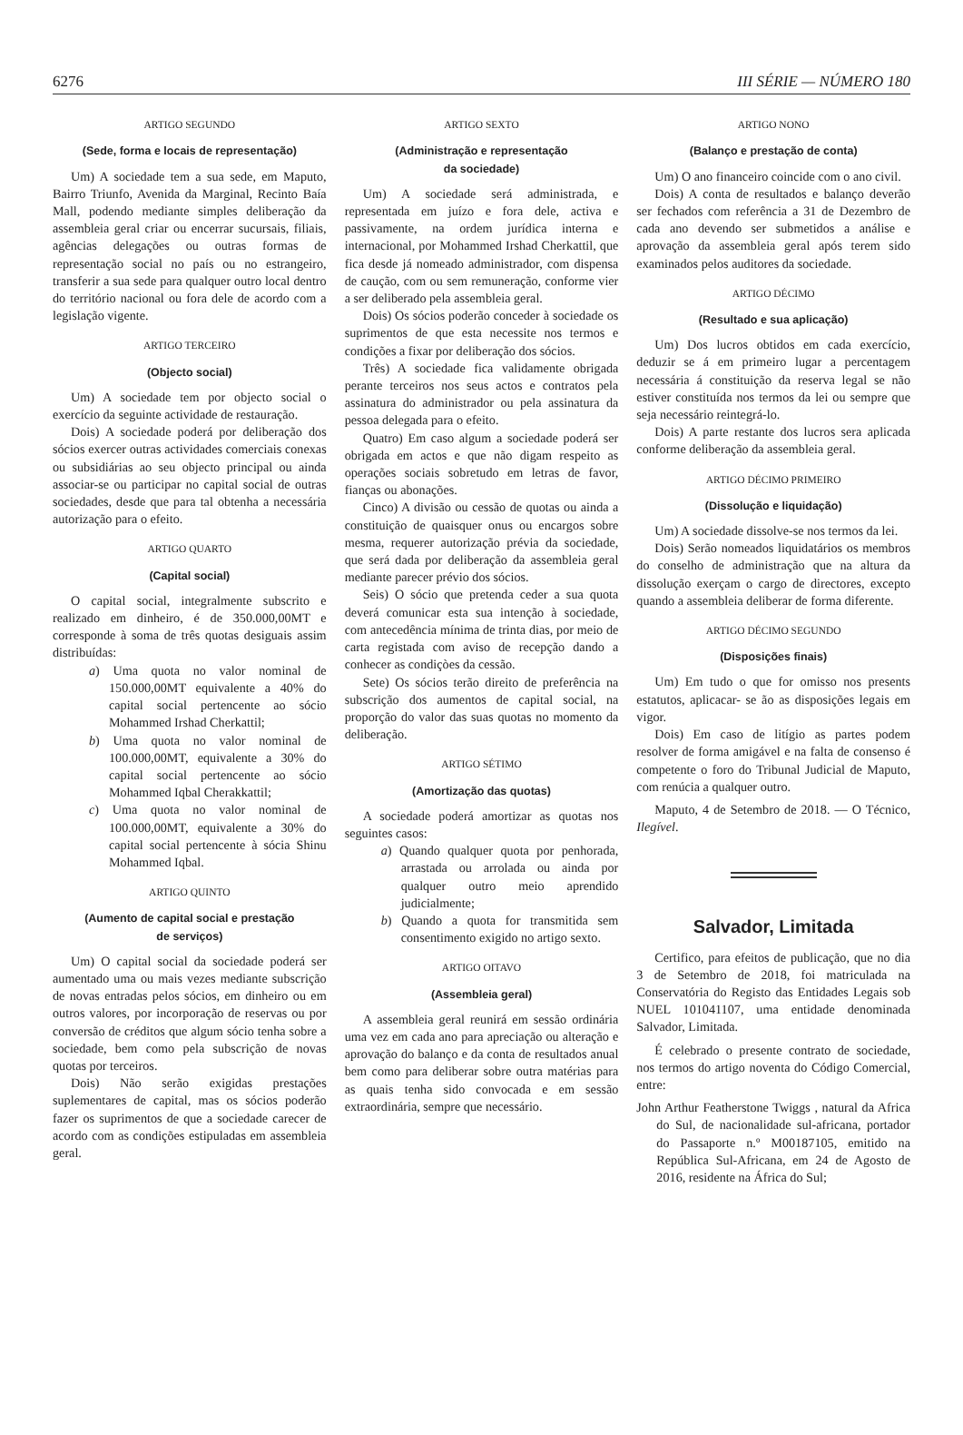6276 III SÉRIE — NÚMERO 180
ARTIGO SEGUNDO
(Sede, forma e locais de representação)
Um) A sociedade tem a sua sede, em Maputo, Bairro Triunfo, Avenida da Marginal, Recinto Baía Mall, podendo mediante simples deliberação da assembleia geral criar ou encerrar sucursais, filiais, agências delegações ou outras formas de representação social no país ou no estrangeiro, transferir a sua sede para qualquer outro local dentro do território nacional ou fora dele de acordo com a legislação vigente.
ARTIGO TERCEIRO
(Objecto social)
Um) A sociedade tem por objecto social o exercício da seguinte actividade de restauração.
Dois) A sociedade poderá por deliberação dos sócios exercer outras actividades comerciais conexas ou subsidiárias ao seu objecto principal ou ainda associar-se ou participar no capital social de outras sociedades, desde que para tal obtenha a necessária autorização para o efeito.
ARTIGO QUARTO
(Capital social)
O capital social, integralmente subscrito e realizado em dinheiro, é de 350.000,00MT e corresponde à soma de três quotas desiguais assim distribuídas:
a) Uma quota no valor nominal de 150.000,00MT equivalente a 40% do capital social pertencente ao sócio Mohammed Irshad Cherkattil;
b) Uma quota no valor nominal de 100.000,00MT, equivalente a 30% do capital social pertencente ao sócio Mohammed Iqbal Cherakkattil;
c) Uma quota no valor nominal de 100.000,00MT, equivalente a 30% do capital social pertencente à sócia Shinu Mohammed Iqbal.
ARTIGO QUINTO
(Aumento de capital social e prestação
de serviços)
Um) O capital social da sociedade poderá ser aumentado uma ou mais vezes mediante subscrição de novas entradas pelos sócios, em dinheiro ou em outros valores, por incorporação de reservas ou por conversão de créditos que algum sócio tenha sobre a sociedade, bem como pela subscrição de novas quotas por terceiros.
Dois) Não serão exigidas prestações suplementares de capital, mas os sócios poderão fazer os suprimentos de que a sociedade carecer de acordo com as condições estipuladas em assembleia geral.
ARTIGO SEXTO
(Administração e representação
da sociedade)
Um) A sociedade será administrada, e representada em juízo e fora dele, activa e passivamente, na ordem jurídica interna e internacional, por Mohammed Irshad Cherkattil, que fica desde já nomeado administrador, com dispensa de caução, com ou sem remuneração, conforme vier a ser deliberado pela assembleia geral.
Dois) Os sócios poderão conceder à sociedade os suprimentos de que esta necessite nos termos e condições a fixar por deliberação dos sócios.
Três) A sociedade fica validamente obrigada perante terceiros nos seus actos e contratos pela assinatura do administrador ou pela assinatura da pessoa delegada para o efeito.
Quatro) Em caso algum a sociedade poderá ser obrigada em actos e que não digam respeito as operações sociais sobretudo em letras de favor, fianças ou abonações.
Cinco) A divisão ou cessão de quotas ou ainda a constituição de quaisquer onus ou encargos sobre mesma, requerer autorização prévia da sociedade, que será dada por deliberação da assembleia geral mediante parecer prévio dos sócios.
Seis) O sócio que pretenda ceder a sua quota deverá comunicar esta sua intenção à sociedade, com antecedência mínima de trinta dias, por meio de carta registada com aviso de recepção dando a conhecer as condiçòes da cessão.
Sete) Os sócios terão direito de preferência na subscrição dos aumentos de capital social, na proporção do valor das suas quotas no momento da deliberação.
ARTIGO SÉTIMO
(Amortização das quotas)
A sociedade poderá amortizar as quotas nos seguintes casos:
a) Quando qualquer quota por penhorada, arrastada ou arrolada ou ainda por qualquer outro meio aprendido judicialmente;
b) Quando a quota for transmitida sem consentimento exigido no artigo sexto.
ARTIGO OITAVO
(Assembleia geral)
A assembleia geral reunirá em sessão ordinária uma vez em cada ano para apreciação ou alteração e aprovação do balanço e da conta de resultados anual bem como para deliberar sobre outra matérias para as quais tenha sido convocada e em sessão extraordinária, sempre que necessário.
ARTIGO NONO
(Balanço e prestação de conta)
Um) O ano financeiro coincide com o ano civil.
Dois) A conta de resultados e balanço deverão ser fechados com referência a 31 de Dezembro de cada ano devendo ser submetidos a análise e aprovação da assembleia geral após terem sido examinados pelos auditores da sociedade.
ARTIGO DÉCIMO
(Resultado e sua aplicação)
Um) Dos lucros obtidos em cada exercício, deduzir se á em primeiro lugar a percentagem necessária á constituição da reserva legal se não estiver constituída nos termos da lei ou sempre que seja necessário reintegrá-lo.
Dois) A parte restante dos lucros sera aplicada conforme deliberação da assembleia geral.
ARTIGO DÉCIMO PRIMEIRO
(Dissolução e liquidação)
Um) A sociedade dissolve-se nos termos da lei.
Dois) Serão nomeados liquidatários os membros do conselho de administração que na altura da dissolução exerçam o cargo de directores, excepto quando a assembleia deliberar de forma diferente.
ARTIGO DÉCIMO SEGUNDO
(Disposições finais)
Um) Em tudo o que for omisso nos presents estatutos, aplicacar- se ão as disposições legais em vigor.
Dois) Em caso de litígio as partes podem resolver de forma amigável e na falta de consenso é competente o foro do Tribunal Judicial de Maputo, com renúcia a qualquer outro.
Maputo, 4 de Setembro de 2018. — O Técnico, Ilegível.
Salvador, Limitada
Certifico, para efeitos de publicação, que no dia 3 de Setembro de 2018, foi matriculada na Conservatória do Registo das Entidades Legais sob NUEL 101041107, uma entidade denominada Salvador, Limitada.
É celebrado o presente contrato de sociedade, nos termos do artigo noventa do Código Comercial, entre:
John Arthur Featherstone Twiggs , natural da Africa do Sul, de nacionalidade sul-africana, portador do Passaporte n.º M00187105, emitido na República Sul-Africana, em 24 de Agosto de 2016, residente na África do Sul;